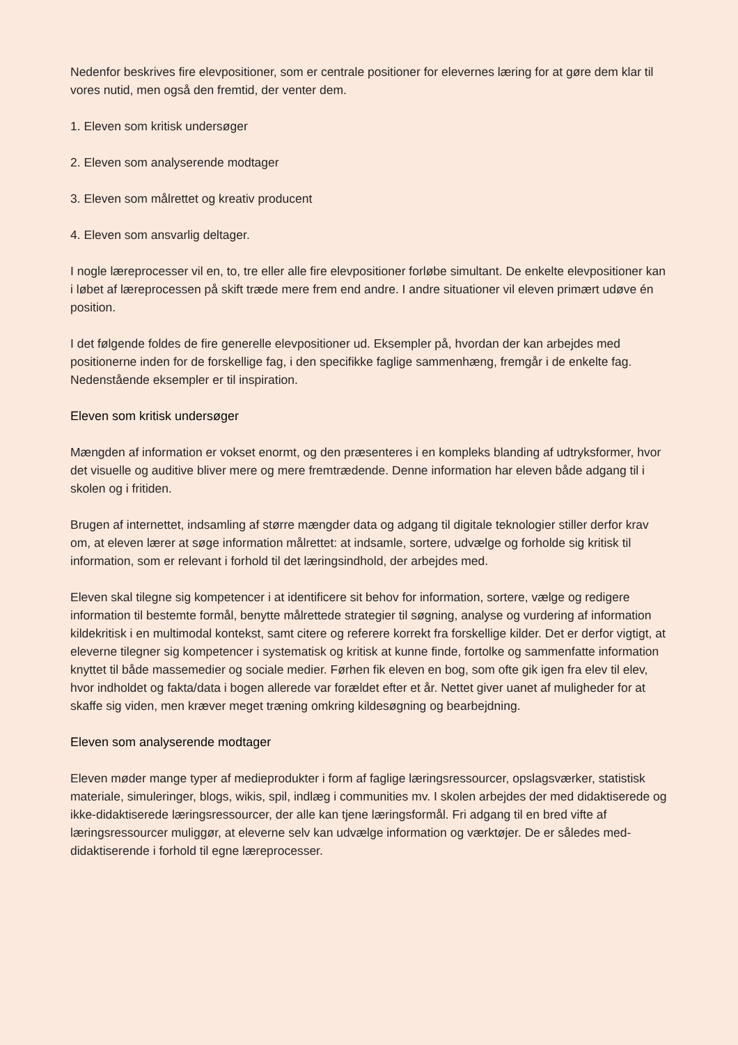Nedenfor beskrives fire elevpositioner, som er centrale positioner for elevernes læring for at gøre dem klar til vores nutid, men også den fremtid, der venter dem.
1. Eleven som kritisk undersøger
2. Eleven som analyserende modtager
3. Eleven som målrettet og kreativ producent
4. Eleven som ansvarlig deltager.
I nogle læreprocesser vil en, to, tre eller alle fire elevpositioner forløbe simultant. De enkelte elevpositioner kan i løbet af læreprocessen på skift træde mere frem end andre. I andre situationer vil eleven primært udøve én position.
I det følgende foldes de fire generelle elevpositioner ud. Eksempler på, hvordan der kan arbejdes med positionerne inden for de forskellige fag, i den specifikke faglige sammenhæng, fremgår i de enkelte fag. Nedenstående eksempler er til inspiration.
Eleven som kritisk undersøger
Mængden af information er vokset enormt, og den præsenteres i en kompleks blanding af udtryksformer, hvor det visuelle og auditive bliver mere og mere fremtrædende. Denne information har eleven både adgang til i skolen og i fritiden.
Brugen af internettet, indsamling af større mængder data og adgang til digitale teknologier stiller derfor krav om, at eleven lærer at søge information målrettet: at indsamle, sortere, udvælge og forholde sig kritisk til information, som er relevant i forhold til det læringsindhold, der arbejdes med.
Eleven skal tilegne sig kompetencer i at identificere sit behov for information, sortere, vælge og redigere information til bestemte formål, benytte målrettede strategier til søgning, analyse og vurdering af information kildekritisk i en multimodal kontekst, samt citere og referere korrekt fra forskellige kilder. Det er derfor vigtigt, at eleverne tilegner sig kompetencer i systematisk og kritisk at kunne finde, fortolke og sammenfatte information knyttet til både massemedier og sociale medier. Førhen fik eleven en bog, som ofte gik igen fra elev til elev, hvor indholdet og fakta/data i bogen allerede var forældet efter et år. Nettet giver uanet af muligheder for at skaffe sig viden, men kræver meget træning omkring kildesøgning og bearbejdning.
Eleven som analyserende modtager
Eleven møder mange typer af medieprodukter i form af faglige læringsressourcer, opslagsværker, statistisk materiale, simuleringer, blogs, wikis, spil, indlæg i communities mv. I skolen arbejdes der med didaktiserede og ikke-didaktiserede læringsressourcer, der alle kan tjene læringsformål. Fri adgang til en bred vifte af læringsressourcer muliggør, at eleverne selv kan udvælge information og værktøjer. De er således med-didaktiserende i forhold til egne læreprocesser.